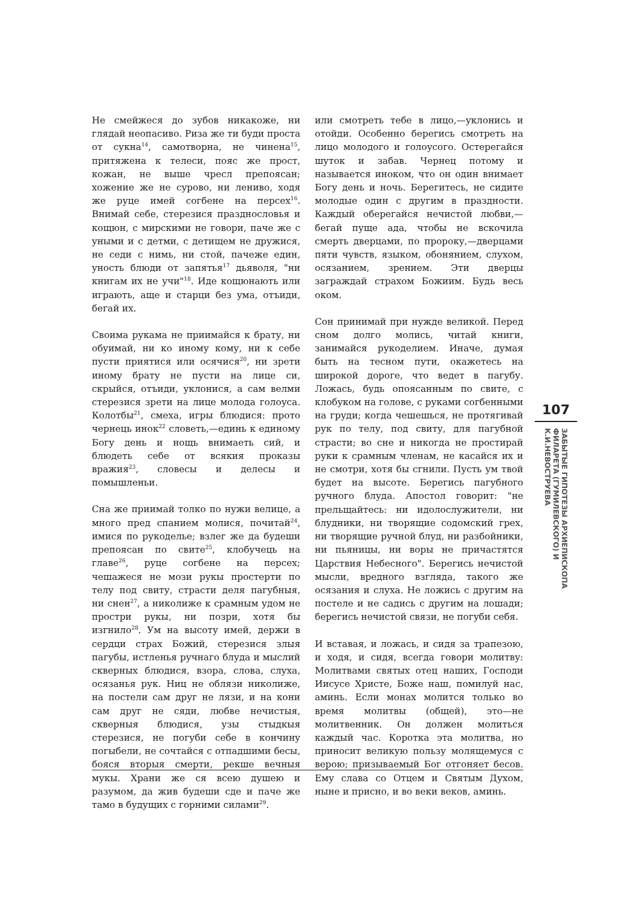Не смейжеся до зубов никакоже, ни глядай неопасиво. Риза же ти буди проста от сукна<sup>14</sup>, самотворна, не чинена<sup>15</sup>, притяжена к телеси, пояс же прост, кожан, не выше чресл препоясан; хожение же не сурово, ни лениво, ходя же руце имей согбене на персех<sup>16</sup>. Внимай себе, стерезися празднословья и кощюн, с мирскими не говори, паче же с уными и с детми, с детищем не дружися, не седи с нимь, ни стой, пачеже един, уность блюди от запятья<sup>17</sup> дьяволя, "ни книгам их не учи"<sup>18</sup>. Иде кощюнають или играють, аще и старци без ума, отъиди, бегай их.
Своима рукама не приимайся к брату, ни обуимай, ни ко иному кому, ни к себе пусти приятися или осячися<sup>20</sup>, ни зрети иному брату не пусти на лице си, скрыйся, отъиди, уклонися, а сам велми стерезися зрети на лице молода голоуса. Колотбы<sup>21</sup>, смеха, игры блюдися: прото чернець инок<sup>22</sup> словеть,—единь к единому Богу день и нощь внимаеть сий, и блюдеть себе от всякия проказы вражия<sup>23</sup>, словесы и делесы и помышленьи.
Сна же приимай толко по нужи велице, а много пред спанием молися, почитай<sup>24</sup>, имися по рукоделье; взлег же да будеши препоясан по свите<sup>25</sup>, клобучець на главе<sup>26</sup>, руце согбене на персех; чешажеся не мози рукы простерти по телу под свиту, страсти деля пагубныя, ни снен<sup>27</sup>, а николиже к срамным удом не простри рукы, ни позри, хотя бы изгнило<sup>28</sup>. Ум на высоту имей, держи в сердци страх Божий, стерезися злыя пагубы, истленья ручнаго блуда и мыслий скверных блюдися, взора, слова, слуха, осязанья рук. Ниц не облязи николиже, на постели сам друг не лязи, и на кони сам друг не сяди, любве нечистыя, скверныя блюдися, узы стыдкыя стерезися, не погуби себе в кончину погыбели, не сочтайся с отпадшими бесы, бояся вторыя смерти, рекше вечныя мукы. Храни же ся всею душею и разумом, да жив будеши сде и паче же тамо в будущих с горними силами<sup>29</sup>.
или смотреть тебе в лицо,—уклонись и отойди. Особенно берегись смотреть на лицо молодого и голоусого. Остерегайся шуток и забав. Чернец потому и называется иноком, что он один внимает Богу день и ночь. Берегитесь, не сидите молодые один с другим в праздности. Каждый оберегайся нечистой любви,—бегай пуще ада, чтобы не вскочила смерть дверцами, по пророку,—дверцами пяти чувств, языком, обонянием, слухом, осязанием, зрением. Эти дверцы заграждай страхом Божиим. Будь весь оком.
Сон принимай при нужде великой. Перед сном долго молись, читай книги, занимайся рукоделием. Иначе, думая быть на тесном пути, окажетесь на широкой дороге, что ведет в пагубу. Ложась, будь опоясанным по свите, с клобуком на голове, с руками согбенными на груди; когда чешешься, не протягивай рук по телу, под свиту, для пагубной страсти; во сне и никогда не простирай руки к срамным членам, не касайся их и не смотри, хотя бы сгнили. Пусть ум твой будет на высоте. Берегись пагубного ручного блуда. Апостол говорит: "не прельщайтесь: ни идолослужители, ни блудники, ни творящие содомский грех, ни творящие ручной блуд, ни разбойники, ни пьяницы, ни воры не причастятся Царствия Небесного". Берегись нечистой мысли, вредного взгляда, такого же осязания и слуха. Не ложись с другим на постеле и не садись с другим на лошади; берегись нечистой связи, не погуби себя.
И вставая, и ложась, и сидя за трапезою, и ходя, и сидя, всегда говори молитву: Молитвами святых отец наших, Господи Иисусе Христе, Боже наш, помилуй нас, аминь. Если монах молится только во время молитвы (общей), это—не молитвенник. Он должен молиться каждый час. Коротка эта молитва, но приносит великую пользу молящемуся с верою; призываемый Бог отгоняет бесов. Ему слава со Отцем и Святым Духом, ныне и присно, и во веки веков, аминь.
107
ЗАБЫТЫЕ ГИПОТЕЗЫ АРХИЕПИСКОПА ФИЛАРЕТА (ГУМИЛЕВСКОГО) И К.И.НЕВОСТРУЕВА